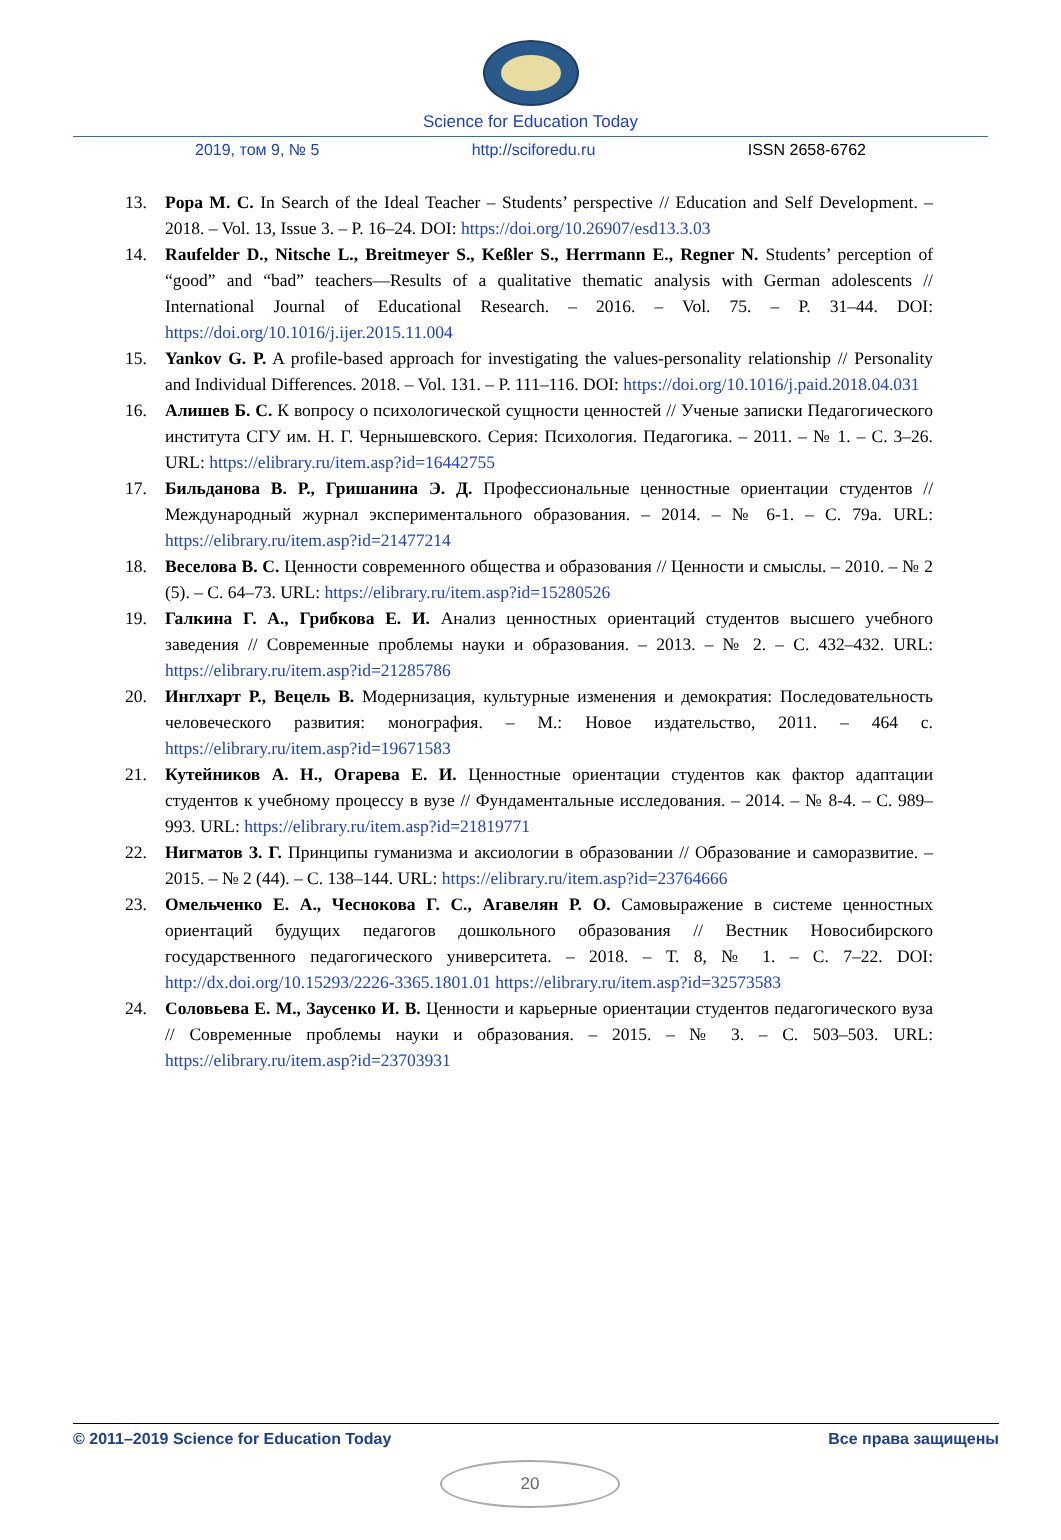Science for Education Today
2019, том 9, № 5 http://sciforedu.ru ISSN 2658-6762
13. Popa M. C. In Search of the Ideal Teacher – Students’ perspective // Education and Self Development. – 2018. – Vol. 13, Issue 3. – P. 16–24. DOI: https://doi.org/10.26907/esd13.3.03
14. Raufelder D., Nitsche L., Breitmeyer S., Keßler S., Herrmann E., Regner N. Students’ perception of “good” and “bad” teachers—Results of a qualitative thematic analysis with German adolescents // International Journal of Educational Research. – 2016. – Vol. 75. – P. 31–44. DOI: https://doi.org/10.1016/j.ijer.2015.11.004
15. Yankov G. P. A profile-based approach for investigating the values-personality relationship // Personality and Individual Differences. 2018. – Vol. 131. – P. 111–116. DOI: https://doi.org/10.1016/j.paid.2018.04.031
16. Алишев Б. С. К вопросу о психологической сущности ценностей // Ученые записки Педагогического института СГУ им. Н. Г. Чернышевского. Серия: Психология. Педагогика. – 2011. – № 1. – С. 3–26. URL: https://elibrary.ru/item.asp?id=16442755
17. Бильданова В. Р., Гришанина Э. Д. Профессиональные ценностные ориентации студентов // Международный журнал экспериментального образования. – 2014. – № 6-1. – С. 79a. URL: https://elibrary.ru/item.asp?id=21477214
18. Веселова В. С. Ценности современного общества и образования // Ценности и смыслы. – 2010. – № 2 (5). – С. 64–73. URL: https://elibrary.ru/item.asp?id=15280526
19. Галкина Г. А., Грибкова Е. И. Анализ ценностных ориентаций студентов высшего учебного заведения // Современные проблемы науки и образования. – 2013. – № 2. – С. 432–432. URL: https://elibrary.ru/item.asp?id=21285786
20. Инглхарт Р., Вецель В. Модернизация, культурные изменения и демократия: Последовательность человеческого развития: монография. – М.: Новое издательство, 2011. – 464 с. https://elibrary.ru/item.asp?id=19671583
21. Кутейников А. Н., Огарева Е. И. Ценностные ориентации студентов как фактор адаптации студентов к учебному процессу в вузе // Фундаментальные исследования. – 2014. – № 8-4. – С. 989–993. URL: https://elibrary.ru/item.asp?id=21819771
22. Нигматов З. Г. Принципы гуманизма и аксиологии в образовании // Образование и саморазвитие. – 2015. – № 2 (44). – С. 138–144. URL: https://elibrary.ru/item.asp?id=23764666
23. Омельченко Е. А., Чеснокова Г. С., Агавелян Р. О. Самовыражение в системе ценностных ориентаций будущих педагогов дошкольного образования // Вестник Новосибирского государственного педагогического университета. – 2018. – Т. 8, № 1. – С. 7–22. DOI: http://dx.doi.org/10.15293/2226-3365.1801.01 https://elibrary.ru/item.asp?id=32573583
24. Соловьева Е. М., Заусенко И. В. Ценности и карьерные ориентации студентов педагогического вуза // Современные проблемы науки и образования. – 2015. – № 3. – С. 503–503. URL: https://elibrary.ru/item.asp?id=23703931
© 2011–2019 Science for Education Today Все права защищены
20